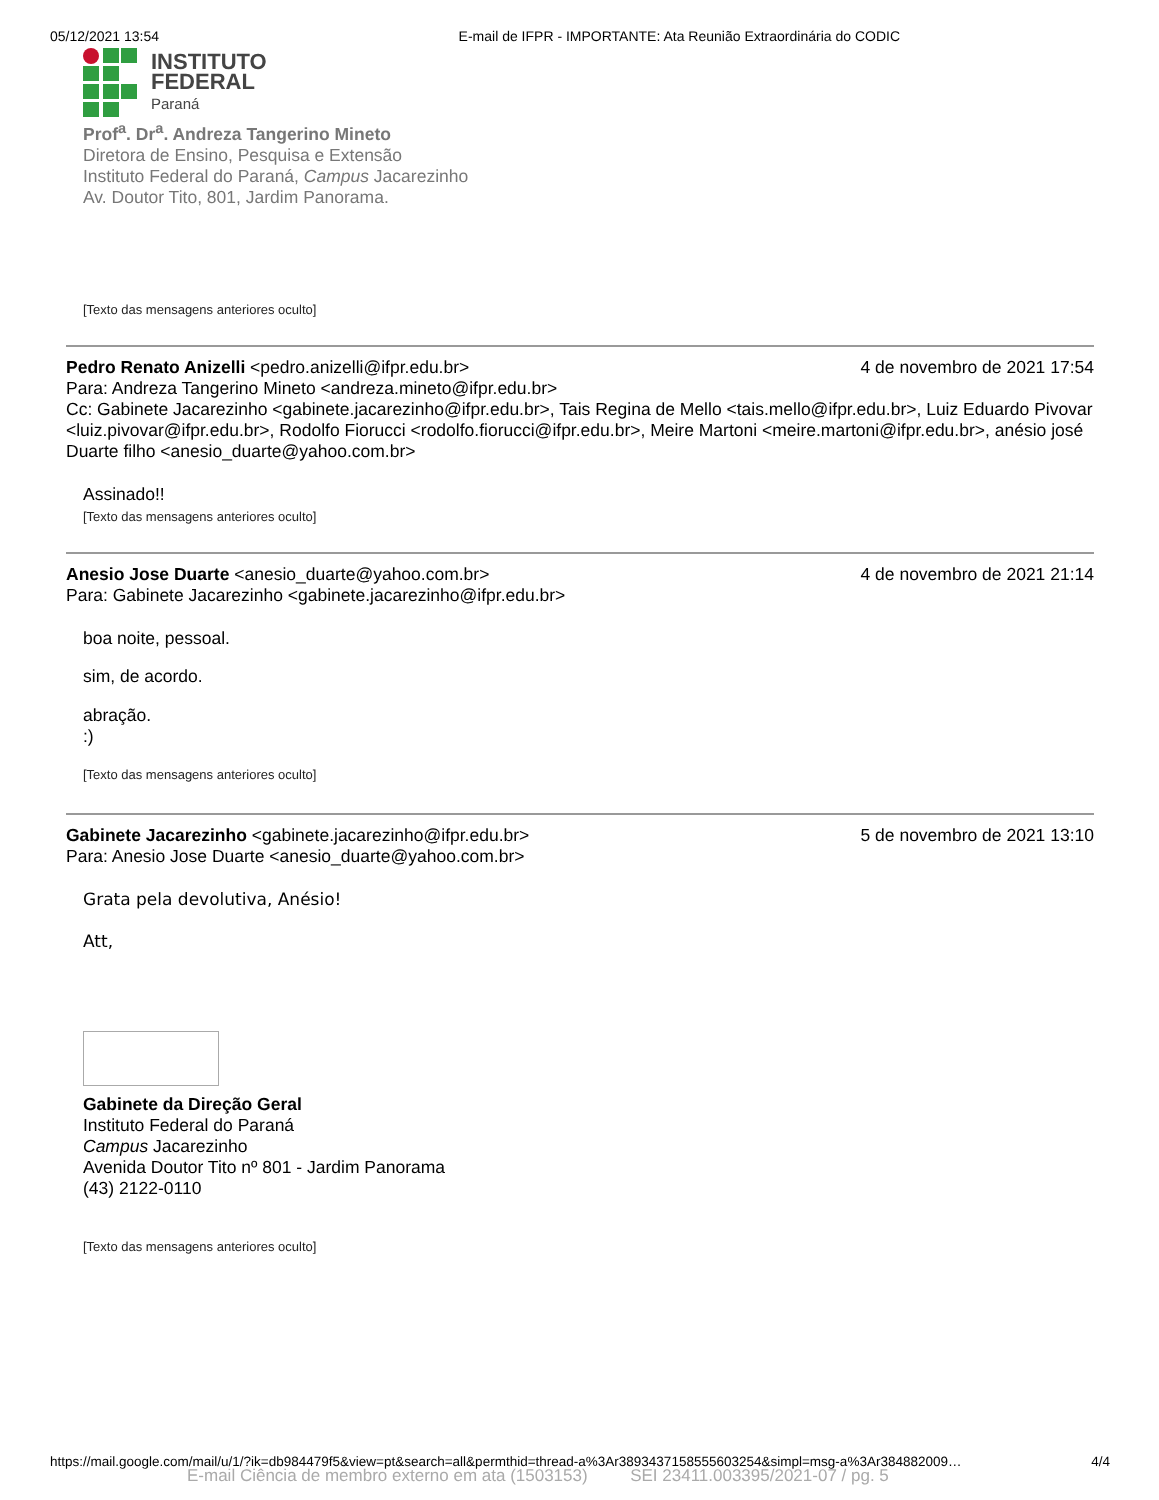05/12/2021 13:54 E-mail de IFPR - IMPORTANTE: Ata Reunião Extraordinária do CODIC
INSTITUTO
FEDERAL
Paraná
Prof<sup>a</sup>. Dr<sup>a</sup>. Andreza Tangerino Mineto
Diretora de Ensino, Pesquisa e Extensão
Instituto Federal do Paraná, Campus Jacarezinho
Av. Doutor Tito, 801, Jardim Panorama.
[Texto das mensagens anteriores oculto]
Pedro Renato Anizelli <pedro.anizelli@ifpr.edu.br> 4 de novembro de 2021 17:54
Para: Andreza Tangerino Mineto <andreza.mineto@ifpr.edu.br>
Cc: Gabinete Jacarezinho <gabinete.jacarezinho@ifpr.edu.br>, Tais Regina de Mello <tais.mello@ifpr.edu.br>, Luiz Eduardo Pivovar <luiz.pivovar@ifpr.edu.br>, Rodolfo Fiorucci <rodolfo.fiorucci@ifpr.edu.br>, Meire Martoni <meire.martoni@ifpr.edu.br>, anésio josé Duarte filho <anesio_duarte@yahoo.com.br>
Assinado!!
[Texto das mensagens anteriores oculto]
Anesio Jose Duarte <anesio_duarte@yahoo.com.br> 4 de novembro de 2021 21:14
Para: Gabinete Jacarezinho <gabinete.jacarezinho@ifpr.edu.br>
boa noite, pessoal.
sim, de acordo.
abração.
:)
[Texto das mensagens anteriores oculto]
Gabinete Jacarezinho <gabinete.jacarezinho@ifpr.edu.br> 5 de novembro de 2021 13:10
Para: Anesio Jose Duarte <anesio_duarte@yahoo.com.br>
Grata pela devolutiva, Anésio!
Att,
Gabinete da Direção Geral
Instituto Federal do Paraná
Campus Jacarezinho
Avenida Doutor Tito nº 801 - Jardim Panorama
(43) 2122-0110
[Texto das mensagens anteriores oculto]
https://mail.google.com/mail/u/1/?ik=db984479f5&view=pt&search=all&permthid=thread-a%3Ar3893437158555603254&simpl=msg-a%3Ar384882009… 4/4
E-mail Ciência de membro externo em ata (1503153) SEI 23411.003395/2021-07 / pg. 5